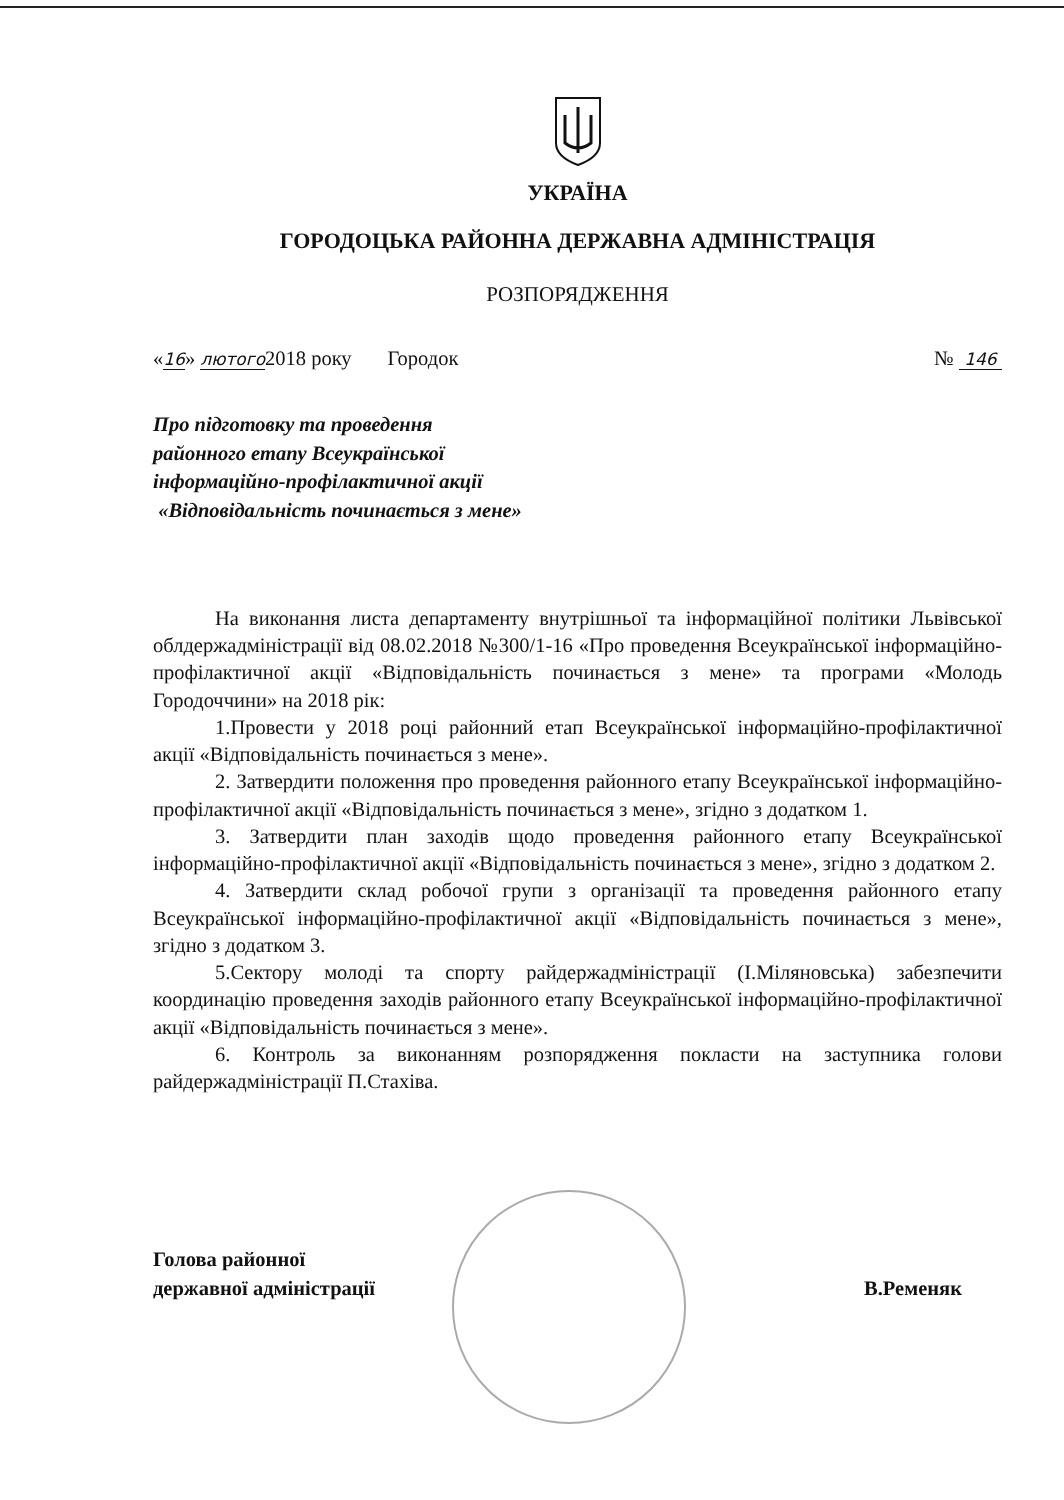УКРАЇНА
ГОРОДОЦЬКА РАЙОННА ДЕРЖАВНА АДМІНІСТРАЦІЯ
РОЗПОРЯДЖЕННЯ
«16» лютого2018 року Городок № 146
Про підготовку та проведення
районного етапу Всеукраїнської
інформаційно-профілактичної акції
«Відповідальність починається з мене»
На виконання листа департаменту внутрішньої та інформаційної політики Львівської облдержадміністрації від 08.02.2018 №300/1-16 «Про проведення Всеукраїнської інформаційно-профілактичної акції «Відповідальність починається з мене» та програми «Молодь Городоччини» на 2018 рік:
1.Провести у 2018 році районний етап Всеукраїнської інформаційно-профілактичної акції «Відповідальність починається з мене».
2. Затвердити положення про проведення районного етапу Всеукраїнської інформаційно-профілактичної акції «Відповідальність починається з мене», згідно з додатком 1.
3. Затвердити план заходів щодо проведення районного етапу Всеукраїнської інформаційно-профілактичної акції «Відповідальність починається з мене», згідно з додатком 2.
4. Затвердити склад робочої групи з організації та проведення районного етапу Всеукраїнської інформаційно-профілактичної акції «Відповідальність починається з мене», згідно з додатком 3.
5.Сектору молоді та спорту райдержадміністрації (І.Міляновська) забезпечити координацію проведення заходів районного етапу Всеукраїнської інформаційно-профілактичної акції «Відповідальність починається з мене».
6. Контроль за виконанням розпорядження покласти на заступника голови райдержадміністрації П.Стахіва.
Голова районної
державної адміністрації
В.Ременяк